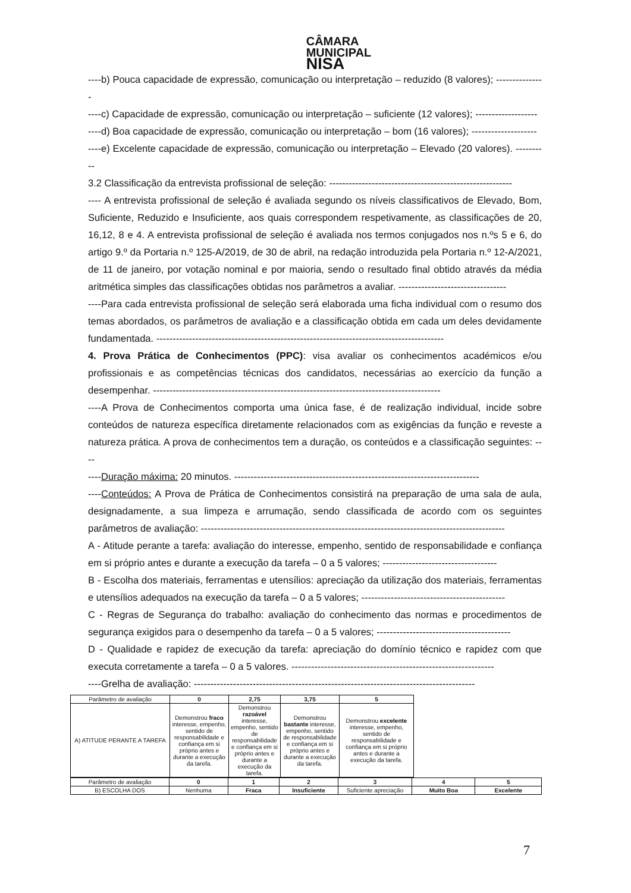CÂMARA
MUNICIPAL
NISA
----b) Pouca capacidade de expressão, comunicação ou interpretação – reduzido (8 valores); ---------------
----c) Capacidade de expressão, comunicação ou interpretação – suficiente (12 valores); -------------------
----d) Boa capacidade de expressão, comunicação ou interpretação – bom (16 valores); --------------------
----e) Excelente capacidade de expressão, comunicação ou interpretação – Elevado (20 valores). ----------
3.2 Classificação da entrevista profissional de seleção: --------------------------------------------------------
---- A entrevista profissional de seleção é avaliada segundo os níveis classificativos de Elevado, Bom, Suficiente, Reduzido e Insuficiente, aos quais correspondem respetivamente, as classificações de 20, 16,12, 8 e 4. A entrevista profissional de seleção é avaliada nos termos conjugados nos n.ºs 5 e 6, do artigo 9.º da Portaria n.º 125-A/2019, de 30 de abril, na redação introduzida pela Portaria n.º 12-A/2021, de 11 de janeiro, por votação nominal e por maioria, sendo o resultado final obtido através da média aritmética simples das classificações obtidas nos parâmetros a avaliar. ---------------------------------
----Para cada entrevista profissional de seleção será elaborada uma ficha individual com o resumo dos temas abordados, os parâmetros de avaliação e a classificação obtida em cada um deles devidamente fundamentada. ----------------------------------------------------------------------------------------
4. Prova Prática de Conhecimentos (PPC): visa avaliar os conhecimentos académicos e/ou profissionais e as competências técnicas dos candidatos, necessárias ao exercício da função a desempenhar. ----------------------------------------------------------------------------------------
----A Prova de Conhecimentos comporta uma única fase, é de realização individual, incide sobre conteúdos de natureza específica diretamente relacionados com as exigências da função e reveste a natureza prática. A prova de conhecimentos tem a duração, os conteúdos e a classificação seguintes: ----
----Duração máxima: 20 minutos. ---------------------------------------------------------------------------
----Conteúdos: A Prova de Prática de Conhecimentos consistirá na preparação de uma sala de aula, designadamente, a sua limpeza e arrumação, sendo classificada de acordo com os seguintes parâmetros de avaliação: ---------------------------------------------------------------------------------------------
A - Atitude perante a tarefa: avaliação do interesse, empenho, sentido de responsabilidade e confiança em si próprio antes e durante a execução da tarefa – 0 a 5 valores; -----------------------------------
B - Escolha dos materiais, ferramentas e utensílios: apreciação da utilização dos materiais, ferramentas e utensílios adequados na execução da tarefa – 0 a 5 valores; --------------------------------------------
C - Regras de Segurança do trabalho: avaliação do conhecimento das normas e procedimentos de segurança exigidos para o desempenho da tarefa – 0 a 5 valores; -----------------------------------------
D - Qualidade e rapidez de execução da tarefa: apreciação do domínio técnico e rapidez com que executa corretamente a tarefa – 0 a 5 valores. --------------------------------------------------------------
----Grelha de avaliação: --------------------------------------------------------------------------------------
| Parâmetro de avaliação | 0 | 2,75 | 3,75 | 5 |
| A) ATITUDE PERANTE A TAREFA | Demonstrou fraco interesse, empenho, sentido de responsabilidade e confiança em si próprio antes e durante a execução da tarefa. | Demonstrou razoável interesse, empenho, sentido de responsabilidade e confiança em si próprio antes e durante a execução da tarefa. | Demonstrou bastante interesse, empenho, sentido de responsabilidade e confiança em si próprio antes e durante a execução da tarefa. | Demonstrou excelente interesse, empenho, sentido de responsabilidade e confiança em si próprio antes e durante a execução da tarefa. |
| Parâmetro de avaliação | 0 | 1 | 2 | 3 | 4 | 5 |
| B) ESCOLHA DOS | Nenhuma | Fraca | Insuficiente | Suficiente apreciação | Muito Boa | Excelente |
7